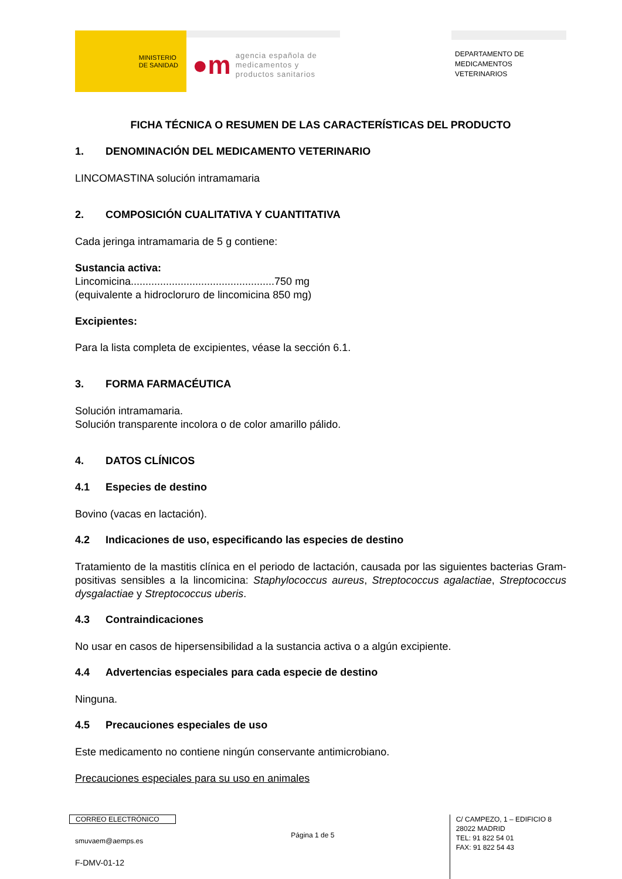MINISTERIO
DE SANIDAD
●m
agencia española de
medicamentos y
productos sanitarios
DEPARTAMENTO DE
MEDICAMENTOS
VETERINARIOS
FICHA TÉCNICA O RESUMEN DE LAS CARACTERÍSTICAS DEL PRODUCTO
1. DENOMINACIÓN DEL MEDICAMENTO VETERINARIO
LINCOMASTINA solución intramamaria
2. COMPOSICIÓN CUALITATIVA Y CUANTITATIVA
Cada jeringa intramamaria de 5 g contiene:
Sustancia activa:
Lincomicina.................................................750 mg
(equivalente a hidrocloruro de lincomicina 850 mg)
Excipientes:
Para la lista completa de excipientes, véase la sección 6.1.
3. FORMA FARMACÉUTICA
Solución intramamaria.
Solución transparente incolora o de color amarillo pálido.
4. DATOS CLÍNICOS
4.1 Especies de destino
Bovino (vacas en lactación).
4.2 Indicaciones de uso, especificando las especies de destino
Tratamiento de la mastitis clínica en el periodo de lactación, causada por las siguientes bacterias Gram-positivas sensibles a la lincomicina: Staphylococcus aureus, Streptococcus agalactiae, Streptococcus dysgalactiae y Streptococcus uberis.
4.3 Contraindicaciones
No usar en casos de hipersensibilidad a la sustancia activa o a algún excipiente.
4.4 Advertencias especiales para cada especie de destino
Ninguna.
4.5 Precauciones especiales de uso
Este medicamento no contiene ningún conservante antimicrobiano.
Precauciones especiales para su uso en animales
CORREO ELECTRÓNICO
smuvaem@aemps.es
F-DMV-01-12
Página 1 de 5
C/ CAMPEZO, 1 – EDIFICIO 8
28022 MADRID
TEL: 91 822 54 01
FAX: 91 822 54 43